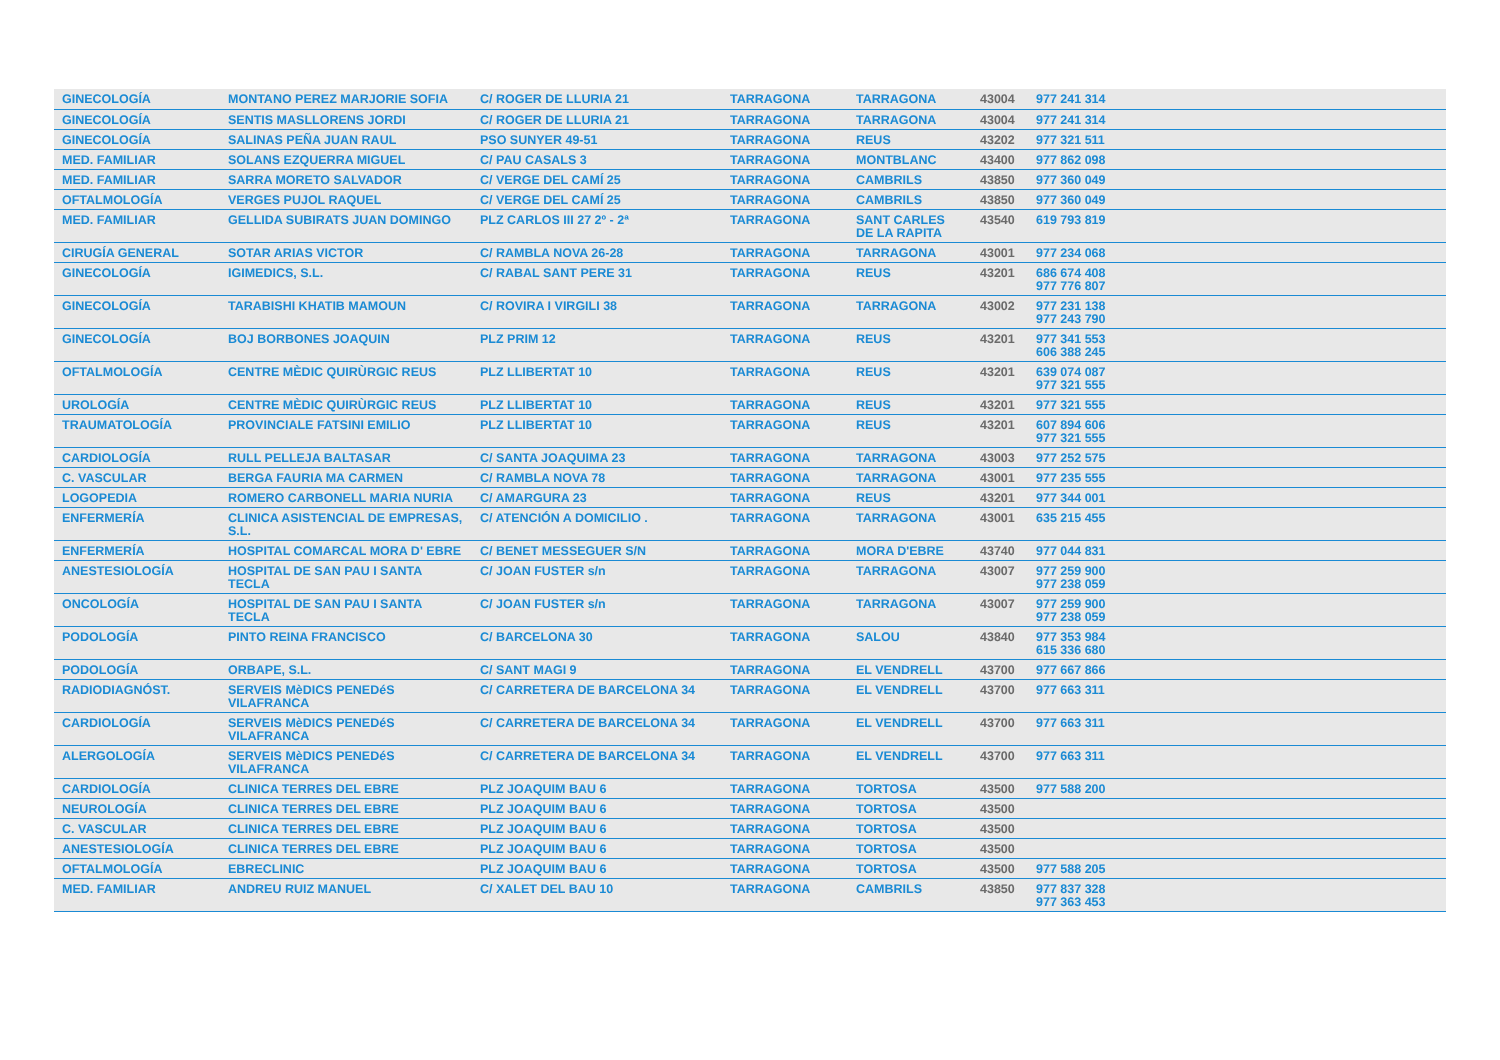| GINECOLOGÍA | MONTANO PEREZ MARJORIE SOFIA | C/ ROGER DE LLURIA 21 | TARRAGONA | TARRAGONA | 43004 | 977 241 314 |
| GINECOLOGÍA | SENTIS MASLLORENS JORDI | C/ ROGER DE LLURIA 21 | TARRAGONA | TARRAGONA | 43004 | 977 241 314 |
| GINECOLOGÍA | SALINAS PEÑA JUAN RAUL | PSO SUNYER 49-51 | TARRAGONA | REUS | 43202 | 977 321 511 |
| MED. FAMILIAR | SOLANS EZQUERRA MIGUEL | C/ PAU CASALS 3 | TARRAGONA | MONTBLANC | 43400 | 977 862 098 |
| MED. FAMILIAR | SARRA MORETO SALVADOR | C/ VERGE DEL CAMÍ 25 | TARRAGONA | CAMBRILS | 43850 | 977 360 049 |
| OFTALMOLOGÍA | VERGES PUJOL RAQUEL | C/ VERGE DEL CAMÍ 25 | TARRAGONA | CAMBRILS | 43850 | 977 360 049 |
| MED. FAMILIAR | GELLIDA SUBIRATS JUAN DOMINGO | PLZ CARLOS III 27 2º - 2ª | TARRAGONA | SANT CARLES DE LA RAPITA | 43540 | 619 793 819 |
| CIRUGÍA GENERAL | SOTAR ARIAS VICTOR | C/ RAMBLA NOVA 26-28 | TARRAGONA | TARRAGONA | 43001 | 977 234 068 |
| GINECOLOGÍA | IGIMEDICS, S.L. | C/ RABAL SANT PERE 31 | TARRAGONA | REUS | 43201 | 686 674 408 977 776 807 |
| GINECOLOGÍA | TARABISHI KHATIB MAMOUN | C/ ROVIRA I VIRGILI 38 | TARRAGONA | TARRAGONA | 43002 | 977 231 138 977 243 790 |
| GINECOLOGÍA | BOJ BORBONES JOAQUIN | PLZ PRIM 12 | TARRAGONA | REUS | 43201 | 977 341 553 606 388 245 |
| OFTALMOLOGÍA | CENTRE MÈDIC QUIRÙRGIC REUS | PLZ LLIBERTAT 10 | TARRAGONA | REUS | 43201 | 639 074 087 977 321 555 |
| UROLOGÍA | CENTRE MÈDIC QUIRÙRGIC REUS | PLZ LLIBERTAT 10 | TARRAGONA | REUS | 43201 | 977 321 555 |
| TRAUMATOLOGÍA | PROVINCIALE FATSINI EMILIO | PLZ LLIBERTAT 10 | TARRAGONA | REUS | 43201 | 607 894 606 977 321 555 |
| CARDIOLOGÍA | RULL PELLEJA BALTASAR | C/ SANTA JOAQUIMA 23 | TARRAGONA | TARRAGONA | 43003 | 977 252 575 |
| C. VASCULAR | BERGA FAURIA MA CARMEN | C/ RAMBLA NOVA 78 | TARRAGONA | TARRAGONA | 43001 | 977 235 555 |
| LOGOPEDIA | ROMERO CARBONELL MARIA NURIA | C/ AMARGURA 23 | TARRAGONA | REUS | 43201 | 977 344 001 |
| ENFERMERÍA | CLINICA ASISTENCIAL DE EMPRESAS, S.L. | C/ ATENCIÓN A DOMICILIO . | TARRAGONA | TARRAGONA | 43001 | 635 215 455 |
| ENFERMERÍA | HOSPITAL COMARCAL MORA D' EBRE | C/ BENET MESSEGUER S/N | TARRAGONA | MORA D'EBRE | 43740 | 977 044 831 |
| ANESTESIOLOGÍA | HOSPITAL DE SAN PAU I SANTA TECLA | C/ JOAN FUSTER s/n | TARRAGONA | TARRAGONA | 43007 | 977 259 900 977 238 059 |
| ONCOLOGÍA | HOSPITAL DE SAN PAU I SANTA TECLA | C/ JOAN FUSTER s/n | TARRAGONA | TARRAGONA | 43007 | 977 259 900 977 238 059 |
| PODOLOGÍA | PINTO REINA FRANCISCO | C/ BARCELONA 30 | TARRAGONA | SALOU | 43840 | 977 353 984 615 336 680 |
| PODOLOGÍA | ORBAPE, S.L. | C/ SANT MAGI 9 | TARRAGONA | EL VENDRELL | 43700 | 977 667 866 |
| RADIODIAGNÓST. | SERVEIS MèDICS PENEDéS VILAFRANCA | C/ CARRETERA DE BARCELONA 34 | TARRAGONA | EL VENDRELL | 43700 | 977 663 311 |
| CARDIOLOGÍA | SERVEIS MèDICS PENEDéS VILAFRANCA | C/ CARRETERA DE BARCELONA 34 | TARRAGONA | EL VENDRELL | 43700 | 977 663 311 |
| ALERGOLOGÍA | SERVEIS MèDICS PENEDéS VILAFRANCA | C/ CARRETERA DE BARCELONA 34 | TARRAGONA | EL VENDRELL | 43700 | 977 663 311 |
| CARDIOLOGÍA | CLINICA TERRES DEL EBRE | PLZ JOAQUIM BAU 6 | TARRAGONA | TORTOSA | 43500 | 977 588 200 |
| NEUROLOGÍA | CLINICA TERRES DEL EBRE | PLZ JOAQUIM BAU 6 | TARRAGONA | TORTOSA | 43500 | |
| C. VASCULAR | CLINICA TERRES DEL EBRE | PLZ JOAQUIM BAU 6 | TARRAGONA | TORTOSA | 43500 | |
| ANESTESIOLOGÍA | CLINICA TERRES DEL EBRE | PLZ JOAQUIM BAU 6 | TARRAGONA | TORTOSA | 43500 | |
| OFTALMOLOGÍA | EBRECLINIC | PLZ JOAQUIM BAU 6 | TARRAGONA | TORTOSA | 43500 | 977 588 205 |
| MED. FAMILIAR | ANDREU RUIZ MANUEL | C/ XALET DEL BAU 10 | TARRAGONA | CAMBRILS | 43850 | 977 837 328 977 363 453 |